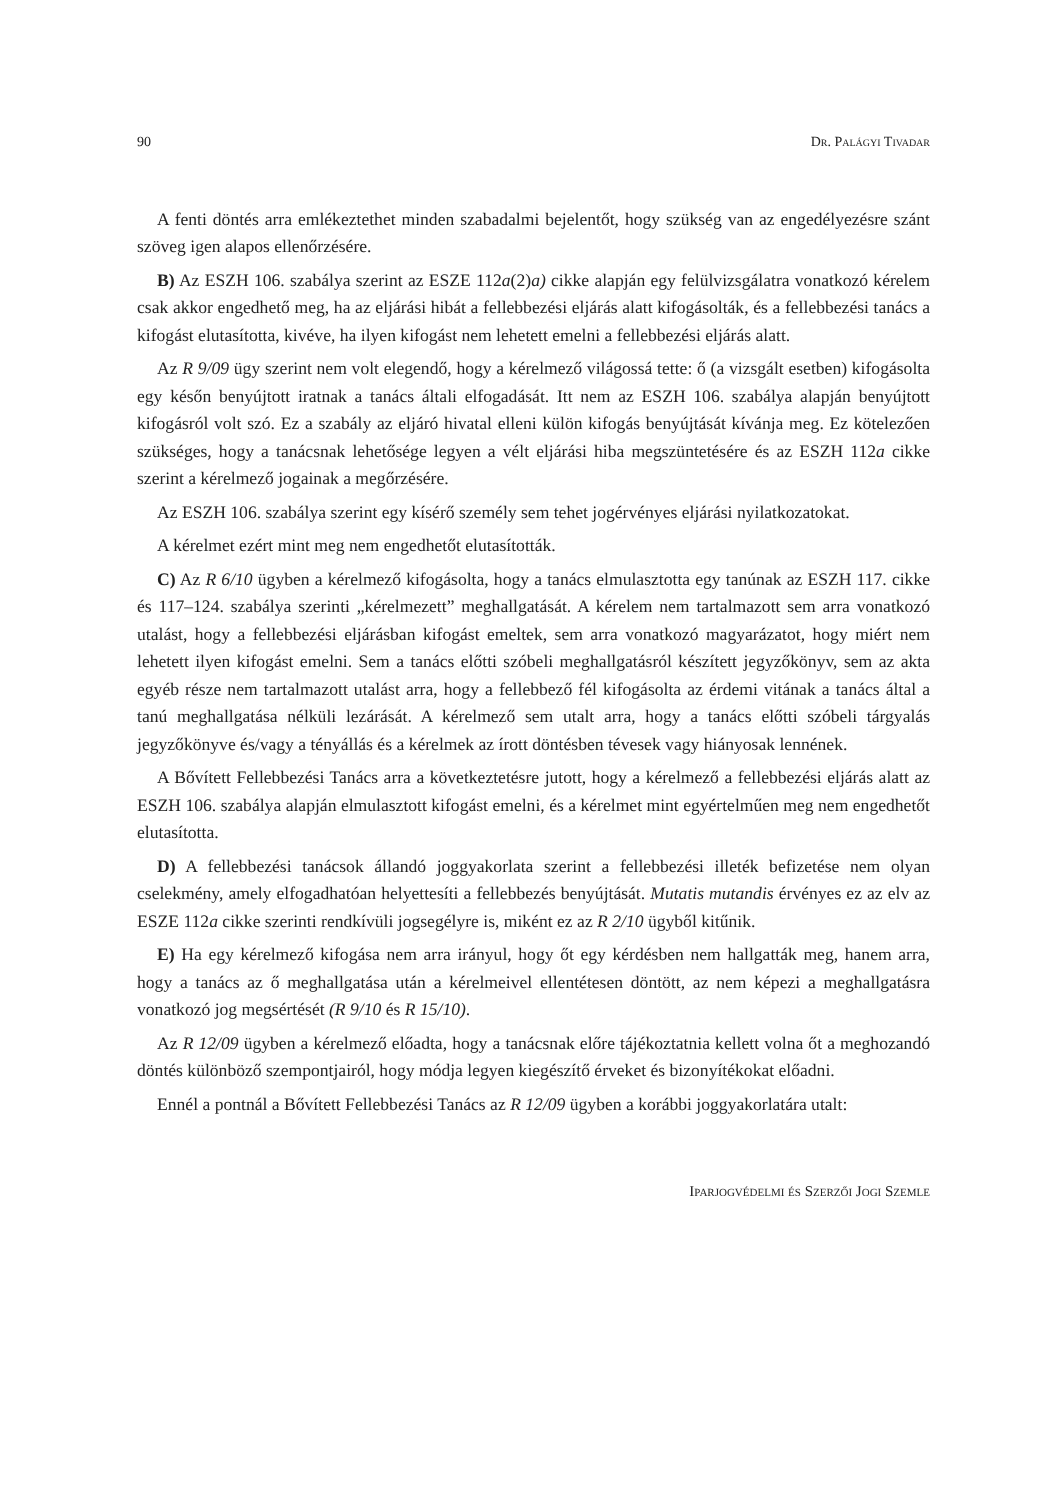90 Dr. Palágyi Tivadar
A fenti döntés arra emlékeztethet minden szabadalmi bejelentőt, hogy szükség van az engedélyezésre szánt szöveg igen alapos ellenőrzésére.
B) Az ESZH 106. szabálya szerint az ESZE 112a(2)a) cikke alapján egy felülvizsgálatra vonatkozó kérelem csak akkor engedhető meg, ha az eljárási hibát a fellebbezési eljárás alatt kifogásolták, és a fellebbezési tanács a kifogást elutasította, kivéve, ha ilyen kifogást nem lehetett emelni a fellebbezési eljárás alatt.
Az R 9/09 ügy szerint nem volt elegendő, hogy a kérelmező világossá tette: ő (a vizsgált esetben) kifogásolta egy későn benyújtott iratnak a tanács általi elfogadását. Itt nem az ESZH 106. szabálya alapján benyújtott kifogásról volt szó. Ez a szabály az eljáró hivatal elleni külön kifogás benyújtását kívánja meg. Ez kötelezően szükséges, hogy a tanácsnak lehetősége legyen a vélt eljárási hiba megszüntetésére és az ESZH 112a cikke szerint a kérelmező jogainak a megőrzésére.
Az ESZH 106. szabálya szerint egy kísérő személy sem tehet jogérvényes eljárási nyilatkozatokat.
A kérelmet ezért mint meg nem engedhetőt elutasították.
C) Az R 6/10 ügyben a kérelmező kifogásolta, hogy a tanács elmulasztotta egy tanúnak az ESZH 117. cikke és 117–124. szabálya szerinti „kérelmezett” meghallgatását. A kérelem nem tartalmazott sem arra vonatkozó utalást, hogy a fellebbezési eljárásban kifogást emeltek, sem arra vonatkozó magyarázatot, hogy miért nem lehetett ilyen kifogást emelni. Sem a tanács előtti szóbeli meghallgatásról készített jegyzőkönyv, sem az akta egyéb része nem tartalmazott utalást arra, hogy a fellebbező fél kifogásolta az érdemi vitának a tanács által a tanú meghallgatása nélküli lezárását. A kérelmező sem utalt arra, hogy a tanács előtti szóbeli tárgyalás jegyzőkönyve és/vagy a tényállás és a kérelmek az írott döntésben tévesek vagy hiányosak lennének.
A Bővített Fellebbezési Tanács arra a következtetésre jutott, hogy a kérelmező a fellebbezési eljárás alatt az ESZH 106. szabálya alapján elmulasztott kifogást emelni, és a kérelmet mint egyértelműen meg nem engedhetőt elutasította.
D) A fellebbezési tanácsok állandó joggyakorlata szerint a fellebbezési illeték befizetése nem olyan cselekmény, amely elfogadhatóan helyettesíti a fellebbezés benyújtását. Mutatis mutandis érvényes ez az elv az ESZE 112a cikke szerinti rendkívüli jogsegélyre is, miként ez az R 2/10 ügyből kitűnik.
E) Ha egy kérelmező kifogása nem arra irányul, hogy őt egy kérdésben nem hallgatták meg, hanem arra, hogy a tanács az ő meghallgatása után a kérelmeivel ellentétesen döntött, az nem képezi a meghallgatásra vonatkozó jog megsértését (R 9/10 és R 15/10).
Az R 12/09 ügyben a kérelmező előadta, hogy a tanácsnak előre tájékoztatnia kellett volna őt a meghozandó döntés különböző szempontjairól, hogy módja legyen kiegészítő érveket és bizonyítékokat előadni.
Ennél a pontnál a Bővített Fellebbezési Tanács az R 12/09 ügyben a korábbi joggyakorlatára utalt:
Iparjogvédelmi és Szerzői Jogi Szemle